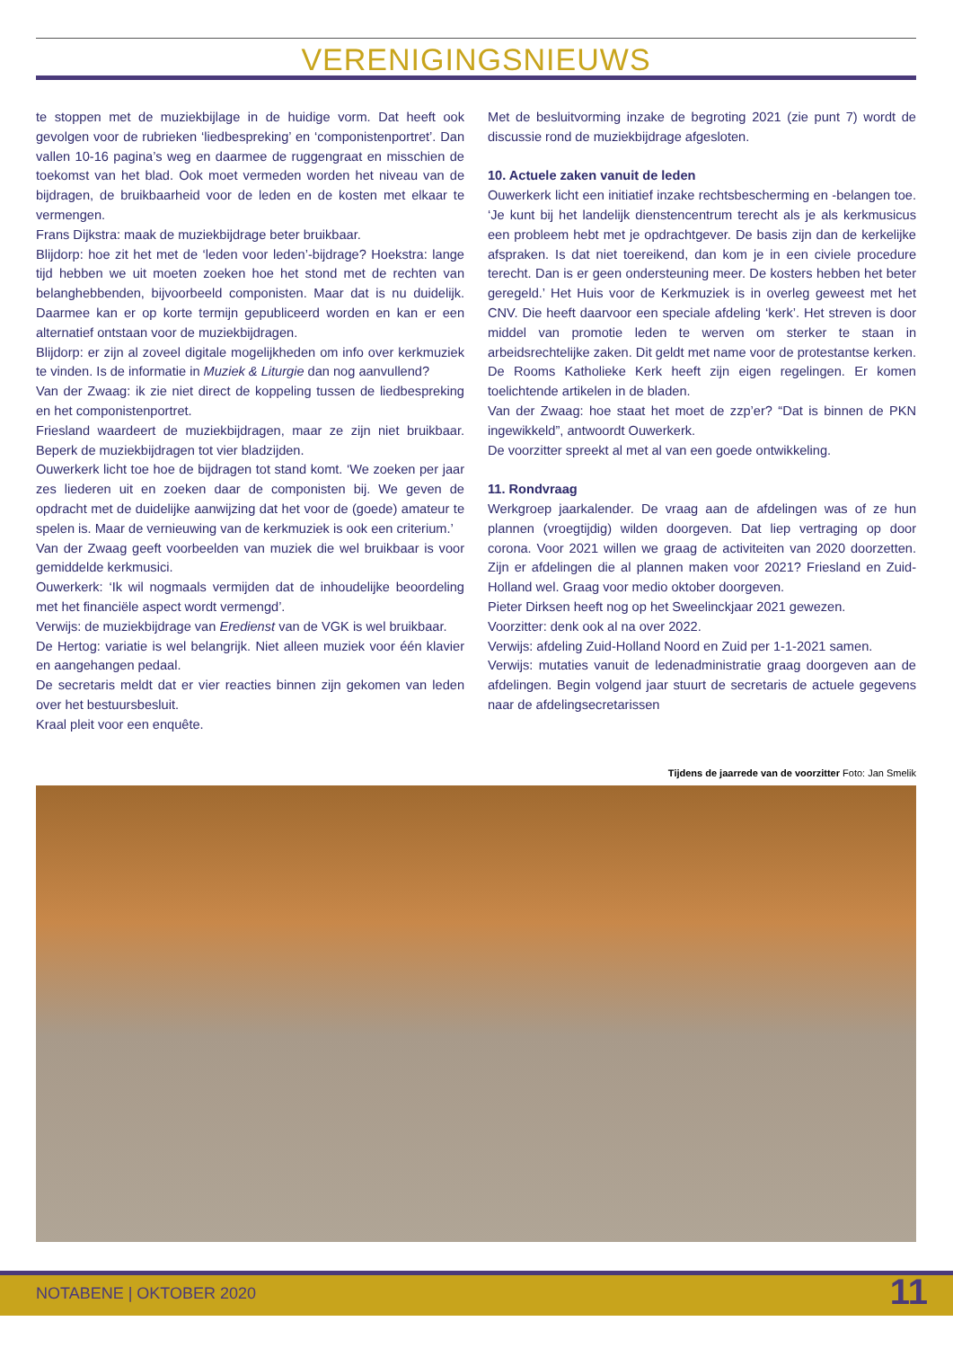VERENIGINGSNIEUWS
te stoppen met de muziekbijlage in de huidige vorm. Dat heeft ook gevolgen voor de rubrieken ‘liedbespreking’ en ‘componistenportret’. Dan vallen 10-16 pagina’s weg en daarmee de ruggengraat en misschien de toekomst van het blad. Ook moet vermeden worden het niveau van de bijdragen, de bruikbaarheid voor de leden en de kosten met elkaar te vermengen.
Frans Dijkstra: maak de muziekbijdrage beter bruikbaar.
Blijdorp: hoe zit het met de ‘leden voor leden’-bijdrage? Hoekstra: lange tijd hebben we uit moeten zoeken hoe het stond met de rechten van belanghebbenden, bijvoorbeeld componisten. Maar dat is nu duidelijk. Daarmee kan er op korte termijn gepubliceerd worden en kan er een alternatief ontstaan voor de muziekbijdragen.
Blijdorp: er zijn al zoveel digitale mogelijkheden om info over kerkmuziek te vinden. Is de informatie in Muziek & Liturgie dan nog aanvullend?
Van der Zwaag: ik zie niet direct de koppeling tussen de liedbespreking en het componistenportret.
Friesland waardeert de muziekbijdragen, maar ze zijn niet bruikbaar. Beperk de muziekbijdragen tot vier bladzijden.
Ouwerkerk licht toe hoe de bijdragen tot stand komt. ‘We zoeken per jaar zes liederen uit en zoeken daar de componisten bij. We geven de opdracht met de duidelijke aanwijzing dat het voor de (goede) amateur te spelen is. Maar de vernieuwing van de kerkmuziek is ook een criterium.’
Van der Zwaag geeft voorbeelden van muziek die wel bruikbaar is voor gemiddelde kerkmusici.
Ouwerkerk: ‘Ik wil nogmaals vermijden dat de inhoudelijke beoordeling met het financiële aspect wordt vermengd’.
Verwijs: de muziekbijdrage van Eredienst van de VGK is wel bruikbaar.
De Hertog: variatie is wel belangrijk. Niet alleen muziek voor één klavier en aangehangen pedaal.
De secretaris meldt dat er vier reacties binnen zijn gekomen van leden over het bestuursbesluit.
Kraal pleit voor een enquête.
Met de besluitvorming inzake de begroting 2021 (zie punt 7) wordt de discussie rond de muziekbijdrage afgesloten.
10. Actuele zaken vanuit de leden
Ouwerkerk licht een initiatief inzake rechtsbescherming en -belangen toe. ‘Je kunt bij het landelijk dienstencentrum terecht als je als kerkmusicus een probleem hebt met je opdrachtgever. De basis zijn dan de kerkelijke afspraken. Is dat niet toereikend, dan kom je in een civiele procedure terecht. Dan is er geen ondersteuning meer. De kosters hebben het beter geregeld.’ Het Huis voor de Kerkmuziek is in overleg geweest met het CNV. Die heeft daarvoor een speciale afdeling ‘kerk’. Het streven is door middel van promotie leden te werven om sterker te staan in arbeidsrechtelijke zaken. Dit geldt met name voor de protestantse kerken. De Rooms Katholieke Kerk heeft zijn eigen regelingen. Er komen toelichtende artikelen in de bladen.
Van der Zwaag: hoe staat het moet de zzp’er? “Dat is binnen de PKN ingewikkeld”, antwoordt Ouwerkerk.
De voorzitter spreekt al met al van een goede ontwikkeling.
11. Rondvraag
Werkgroep jaarkalender. De vraag aan de afdelingen was of ze hun plannen (vroegtijdig) wilden doorgeven. Dat liep vertraging op door corona. Voor 2021 willen we graag de activiteiten van 2020 doorzetten. Zijn er afdelingen die al plannen maken voor 2021? Friesland en Zuid-Holland wel. Graag voor medio oktober doorgeven.
Pieter Dirksen heeft nog op het Sweelinckjaar 2021 gewezen.
Voorzitter: denk ook al na over 2022.
Verwijs: afdeling Zuid-Holland Noord en Zuid per 1-1-2021 samen.
Verwijs: mutaties vanuit de ledenadministratie graag doorgeven aan de afdelingen. Begin volgend jaar stuurt de secretaris de actuele gegevens naar de afdelingsecretarissen
Tijdens de jaarrede van de voorzitter Foto: Jan Smelik
NOTABENE | OKTOBER 2020 11